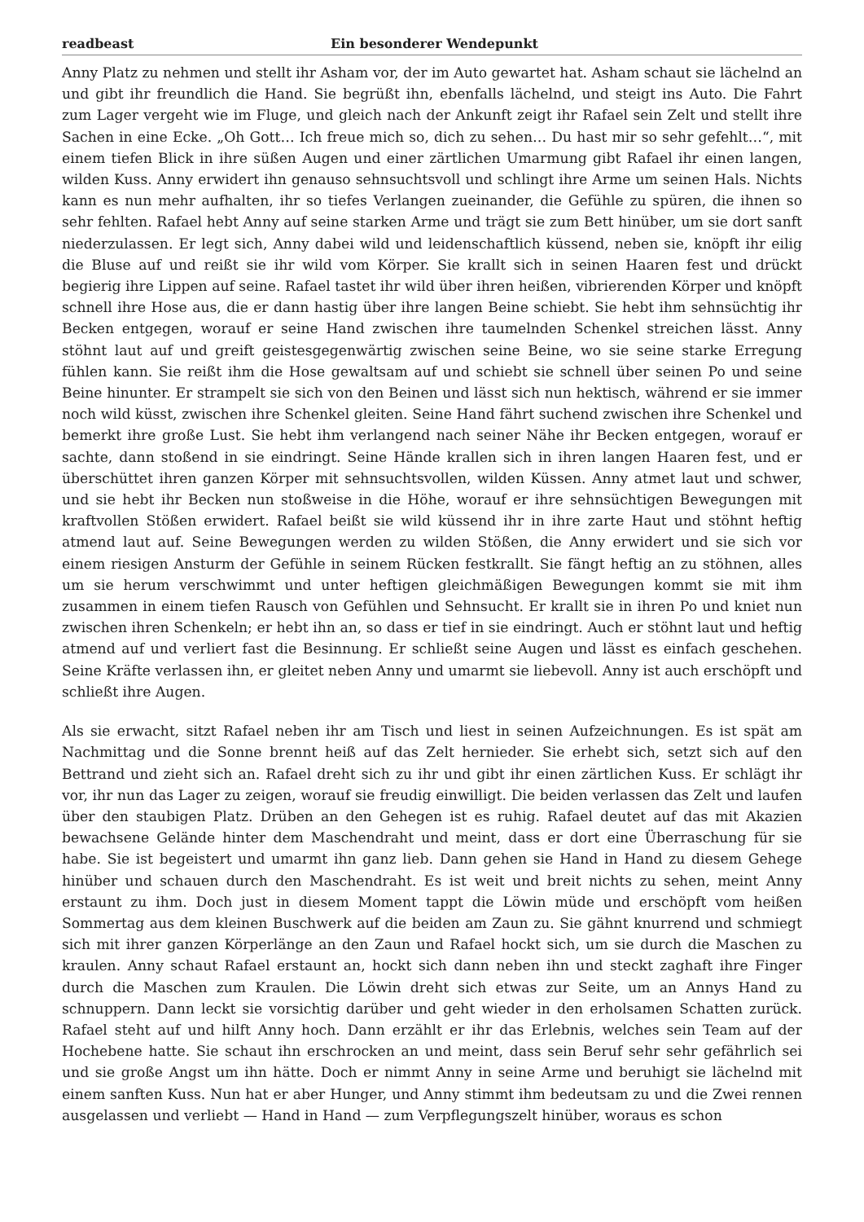readbeast Ein besonderer Wendepunkt
Anny Platz zu nehmen und stellt ihr Asham vor, der im Auto gewartet hat. Asham schaut sie lächelnd an und gibt ihr freundlich die Hand. Sie begrüßt ihn, ebenfalls lächelnd, und steigt ins Auto. Die Fahrt zum Lager vergeht wie im Fluge, und gleich nach der Ankunft zeigt ihr Rafael sein Zelt und stellt ihre Sachen in eine Ecke. „Oh Gott… Ich freue mich so, dich zu sehen… Du hast mir so sehr gefehlt…“, mit einem tiefen Blick in ihre süßen Augen und einer zärtlichen Umarmung gibt Rafael ihr einen langen, wilden Kuss. Anny erwidert ihn genauso sehnsuchtsvoll und schlingt ihre Arme um seinen Hals. Nichts kann es nun mehr aufhalten, ihr so tiefes Verlangen zueinander, die Gefühle zu spüren, die ihnen so sehr fehlten. Rafael hebt Anny auf seine starken Arme und trägt sie zum Bett hinüber, um sie dort sanft niederzulassen. Er legt sich, Anny dabei wild und leidenschaftlich küssend, neben sie, knöpft ihr eilig die Bluse auf und reißt sie ihr wild vom Körper. Sie krallt sich in seinen Haaren fest und drückt begierig ihre Lippen auf seine. Rafael tastet ihr wild über ihren heißen, vibrierenden Körper und knöpft schnell ihre Hose aus, die er dann hastig über ihre langen Beine schiebt. Sie hebt ihm sehnsüchtig ihr Becken entgegen, worauf er seine Hand zwischen ihre taumelnden Schenkel streichen lässt. Anny stöhnt laut auf und greift geistesgegenwärtig zwischen seine Beine, wo sie seine starke Erregung fühlen kann. Sie reißt ihm die Hose gewaltsam auf und schiebt sie schnell über seinen Po und seine Beine hinunter. Er strampelt sie sich von den Beinen und lässt sich nun hektisch, während er sie immer noch wild küsst, zwischen ihre Schenkel gleiten. Seine Hand fährt suchend zwischen ihre Schenkel und bemerkt ihre große Lust. Sie hebt ihm verlangend nach seiner Nähe ihr Becken entgegen, worauf er sachte, dann stoßend in sie eindringt. Seine Hände krallen sich in ihren langen Haaren fest, und er überschüttet ihren ganzen Körper mit sehnsuchtsvollen, wilden Küssen. Anny atmet laut und schwer, und sie hebt ihr Becken nun stoßweise in die Höhe, worauf er ihre sehnsüchtigen Bewegungen mit kraftvollen Stößen erwidert. Rafael beißt sie wild küssend ihr in ihre zarte Haut und stöhnt heftig atmend laut auf. Seine Bewegungen werden zu wilden Stößen, die Anny erwidert und sie sich vor einem riesigen Ansturm der Gefühle in seinem Rücken festkrallt. Sie fängt heftig an zu stöhnen, alles um sie herum verschwimmt und unter heftigen gleichmäßigen Bewegungen kommt sie mit ihm zusammen in einem tiefen Rausch von Gefühlen und Sehnsucht. Er krallt sie in ihren Po und kniet nun zwischen ihren Schenkeln; er hebt ihn an, so dass er tief in sie eindringt. Auch er stöhnt laut und heftig atmend auf und verliert fast die Besinnung. Er schließt seine Augen und lässt es einfach geschehen. Seine Kräfte verlassen ihn, er gleitet neben Anny und umarmt sie liebevoll. Anny ist auch erschöpft und schließt ihre Augen.
Als sie erwacht, sitzt Rafael neben ihr am Tisch und liest in seinen Aufzeichnungen. Es ist spät am Nachmittag und die Sonne brennt heiß auf das Zelt hernieder. Sie erhebt sich, setzt sich auf den Bettrand und zieht sich an. Rafael dreht sich zu ihr und gibt ihr einen zärtlichen Kuss. Er schlägt ihr vor, ihr nun das Lager zu zeigen, worauf sie freudig einwilligt. Die beiden verlassen das Zelt und laufen über den staubigen Platz. Drüben an den Gehegen ist es ruhig. Rafael deutet auf das mit Akazien bewachsene Gelände hinter dem Maschendraht und meint, dass er dort eine Überraschung für sie habe. Sie ist begeistert und umarmt ihn ganz lieb. Dann gehen sie Hand in Hand zu diesem Gehege hinüber und schauen durch den Maschendraht. Es ist weit und breit nichts zu sehen, meint Anny erstaunt zu ihm. Doch just in diesem Moment tappt die Löwin müde und erschöpft vom heißen Sommertag aus dem kleinen Buschwerk auf die beiden am Zaun zu. Sie gähnt knurrend und schmiegt sich mit ihrer ganzen Körperlänge an den Zaun und Rafael hockt sich, um sie durch die Maschen zu kraulen. Anny schaut Rafael erstaunt an, hockt sich dann neben ihn und steckt zaghaft ihre Finger durch die Maschen zum Kraulen. Die Löwin dreht sich etwas zur Seite, um an Annys Hand zu schnuppern. Dann leckt sie vorsichtig darüber und geht wieder in den erholsamen Schatten zurück. Rafael steht auf und hilft Anny hoch. Dann erzählt er ihr das Erlebnis, welches sein Team auf der Hochebene hatte. Sie schaut ihn erschrocken an und meint, dass sein Beruf sehr sehr gefährlich sei und sie große Angst um ihn hätte. Doch er nimmt Anny in seine Arme und beruhigt sie lächelnd mit einem sanften Kuss. Nun hat er aber Hunger, und Anny stimmt ihm bedeutsam zu und die Zwei rennen ausgelassen und verliebt — Hand in Hand — zum Verpflegungszelt hinüber, woraus es schon